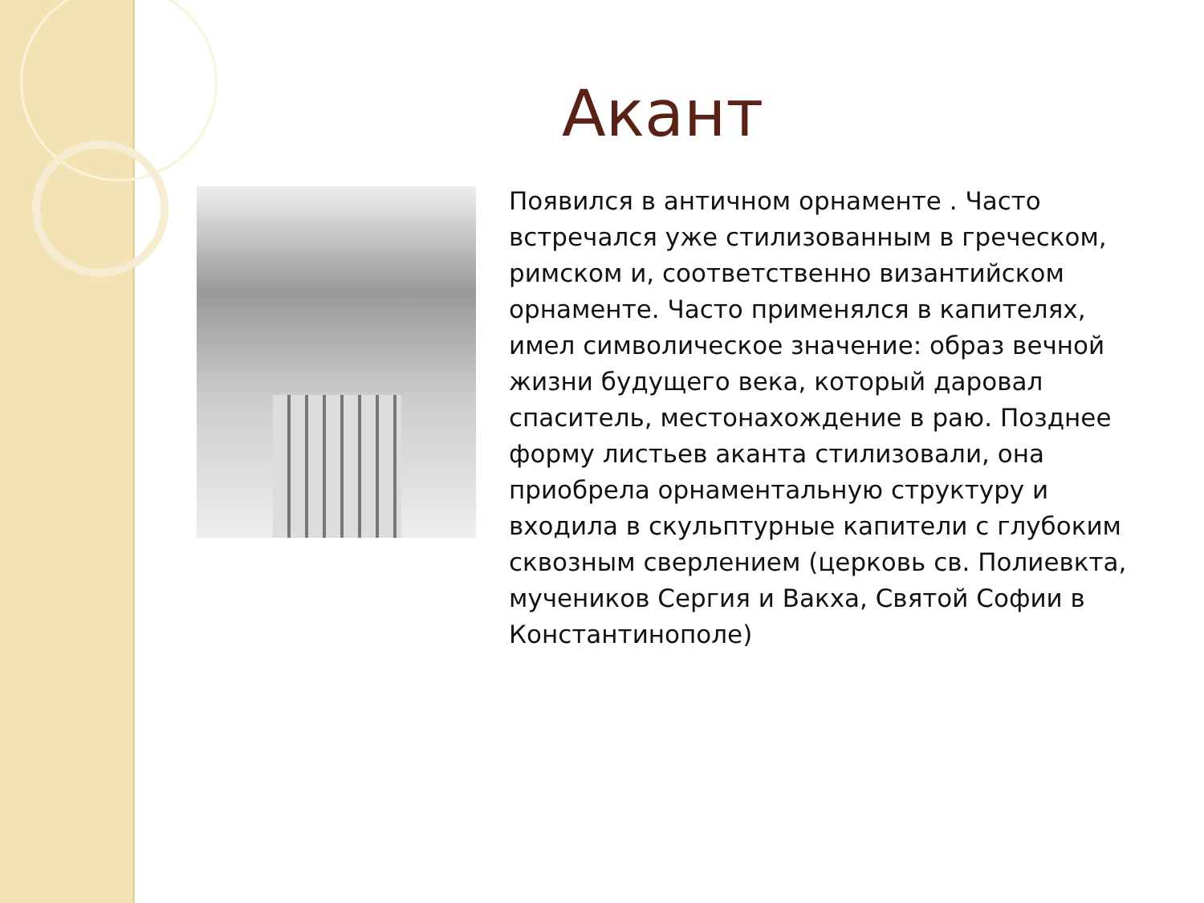Акант
Появился в античном орнаменте . Часто встречался уже стилизованным в греческом, римском и, соответственно византийском орнаменте. Часто применялся в капителях, имел символическое значение: образ вечной жизни будущего века, который даровал спаситель, местонахождение в раю. Позднее форму листьев аканта стилизовали, она приобрела орнаментальную структуру и входила в скульптурные капители с глубоким сквозным сверлением (церковь св. Полиевкта, мучеников Сергия и Вакха, Святой Софии в Константинополе)